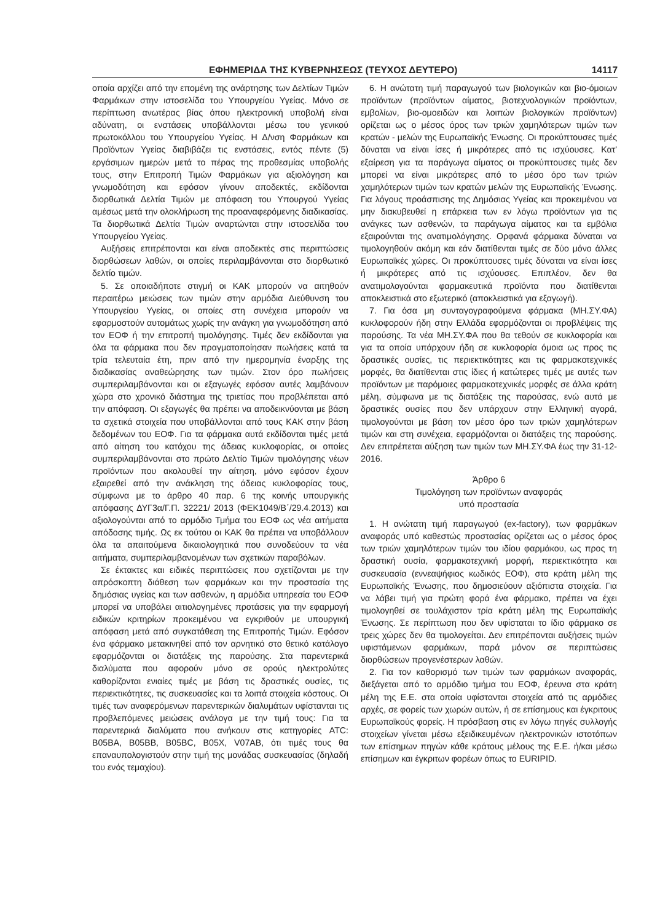ΕΦΗΜΕΡΙΔΑ ΤΗΣ ΚΥΒΕΡΝΗΣΕΩΣ (ΤΕΥΧΟΣ ΔΕΥΤΕΡΟ) 14117
οποία αρχίζει από την επομένη της ανάρτησης των Δελτίων Τιμών Φαρμάκων στην ιστοσελίδα του Υπουργείου Υγείας. Μόνο σε περίπτωση ανωτέρας βίας όπου ηλεκτρονική υποβολή είναι αδύνατη, οι ενστάσεις υποβάλλονται μέσω του γενικού πρωτοκόλλου του Υπουργείου Υγείας. Η Δ/νση Φαρμάκων και Προϊόντων Υγείας διαβιβάζει τις ενστάσεις, εντός πέντε (5) εργάσιμων ημερών μετά το πέρας της προθεσμίας υποβολής τους, στην Επιτροπή Τιμών Φαρμάκων για αξιολόγηση και γνωμοδότηση και εφόσον γίνουν αποδεκτές, εκδίδονται διορθωτικά Δελτία Τιμών με απόφαση του Υπουργού Υγείας αμέσως μετά την ολοκλήρωση της προαναφερόμενης διαδικασίας. Τα διορθωτικά Δελτία Τιμών αναρτώνται στην ιστοσελίδα του Υπουργείου Υγείας.
Αυξήσεις επιτρέπονται και είναι αποδεκτές στις περιπτώσεις διορθώσεων λαθών, οι οποίες περιλαμβάνονται στο διορθωτικό δελτίο τιμών.
5. Σε οποιαδήποτε στιγμή οι ΚΑΚ μπορούν να αιτηθούν περαιτέρω μειώσεις των τιμών στην αρμόδια Διεύθυνση του Υπουργείου Υγείας, οι οποίες στη συνέχεια μπορούν να εφαρμοστούν αυτομάτως χωρίς την ανάγκη για γνωμοδότηση από τον ΕΟΦ ή την επιτροπή τιμολόγησης. Τιμές δεν εκδίδονται για όλα τα φάρμακα που δεν πραγματοποίησαν πωλήσεις κατά τα τρία τελευταία έτη, πριν από την ημερομηνία έναρξης της διαδικασίας αναθεώρησης των τιμών. Στον όρο πωλήσεις συμπεριλαμβάνονται και οι εξαγωγές εφόσον αυτές λαμβάνουν χώρα στο χρονικό διάστημα της τριετίας που προβλέπεται από την απόφαση. Οι εξαγωγές θα πρέπει να αποδεικνύονται με βάση τα σχετικά στοιχεία που υποβάλλονται από τους ΚΑΚ στην βάση δεδομένων του ΕΟΦ. Για τα φάρμακα αυτά εκδίδονται τιμές μετά από αίτηση του κατόχου της άδειας κυκλοφορίας, οι οποίες συμπεριλαμβάνονται στο πρώτο Δελτίο Τιμών τιμολόγησης νέων προϊόντων που ακολουθεί την αίτηση, μόνο εφόσον έχουν εξαιρεθεί από την ανάκληση της άδειας κυκλοφορίας τους, σύμφωνα με το άρθρο 40 παρ. 6 της κοινής υπουργικής απόφασης ΔΥΓ3α/Γ.Π. 32221/ 2013 (ΦΕΚ1049/Β΄/29.4.2013) και αξιολογούνται από το αρμόδιο Τμήμα του ΕΟΦ ως νέα αιτήματα απόδοσης τιμής. Ως εκ τούτου οι ΚΑΚ θα πρέπει να υποβάλλουν όλα τα απαιτούμενα δικαιολογητικά που συνοδεύουν τα νέα αιτήματα, συμπεριλαμβανομένων των σχετικών παραβόλων.
Σε έκτακτες και ειδικές περιπτώσεις που σχετίζονται με την απρόσκοπτη διάθεση των φαρμάκων και την προστασία της δημόσιας υγείας και των ασθενών, η αρμόδια υπηρεσία του ΕΟΦ μπορεί να υποβάλει αιτιολογημένες προτάσεις για την εφαρμογή ειδικών κριτηρίων προκειμένου να εγκριθούν με υπουργική απόφαση μετά από συγκατάθεση της Επιτροπής Τιμών. Εφόσον ένα φάρμακο μετακινηθεί από τον αρνητικό στο θετικό κατάλογο εφαρμόζονται οι διατάξεις της παρούσης. Στα παρεντερικά διαλύματα που αφορούν μόνο σε ορούς ηλεκτρολύτες καθορίζονται ενιαίες τιμές με βάση τις δραστικές ουσίες, τις περιεκτικότητες, τις συσκευασίες και τα λοιπά στοιχεία κόστους. Οι τιμές των αναφερόμενων παρεντερικών διαλυμάτων υφίστανται τις προβλεπόμενες μειώσεις ανάλογα με την τιμή τους: Για τα παρεντερικά διαλύματα που ανήκουν στις κατηγορίες ATC: B05BA, B05BB, B05BC, B05X, V07AB, ότι τιμές τους θα επαναυπολογιστούν στην τιμή της μονάδας συσκευασίας (δηλαδή του ενός τεμαχίου).
6. Η ανώτατη τιμή παραγωγού των βιολογικών και βιο-όμοιων προϊόντων (προϊόντων αίματος, βιοτεχνολογικών προϊόντων, εμβολίων, βιο-ομοειδών και λοιπών βιολογικών προϊόντων) ορίζεται ως ο μέσος όρος των τριών χαμηλότερων τιμών των κρατών - μελών της Ευρωπαϊκής Ένωσης. Οι προκύπτουσες τιμές δύναται να είναι ίσες ή μικρότερες από τις ισχύουσες. Κατ' εξαίρεση για τα παράγωγα αίματος οι προκύπτουσες τιμές δεν μπορεί να είναι μικρότερες από το μέσο όρο των τριών χαμηλότερων τιμών των κρατών μελών της Ευρωπαϊκής Ένωσης. Για λόγους προάσπισης της Δημόσιας Υγείας και προκειμένου να μην διακυβευθεί η επάρκεια των εν λόγω προϊόντων για τις ανάγκες των ασθενών, τα παράγωγα αίματος και τα εμβόλια εξαιρούνται της ανατιμολόγησης. Ορφανά φάρμακα δύναται να τιμολογηθούν ακόμη και εάν διατίθενται τιμές σε δύο μόνο άλλες Ευρωπαϊκές χώρες. Οι προκύπτουσες τιμές δύναται να είναι ίσες ή μικρότερες από τις ισχύουσες. Επιπλέον, δεν θα ανατιμολογούνται φαρμακευτικά προϊόντα που διατίθενται αποκλειστικά στο εξωτερικό (αποκλειστικά για εξαγωγή).
7. Για όσα μη συνταγογραφούμενα φάρμακα (ΜΗ.ΣΥ.ΦΑ) κυκλοφορούν ήδη στην Ελλάδα εφαρμόζονται οι προβλέψεις της παρούσης. Τα νέα ΜΗ.ΣΥ.ΦΑ που θα τεθούν σε κυκλοφορία και για τα οποία υπάρχουν ήδη σε κυκλοφορία όμοια ως προς τις δραστικές ουσίες, τις περιεκτικότητες και τις φαρμακοτεχνικές μορφές, θα διατίθενται στις ίδιες ή κατώτερες τιμές με αυτές των προϊόντων με παρόμοιες φαρμακοτεχνικές μορφές σε άλλα κράτη μέλη, σύμφωνα με τις διατάξεις της παρούσας, ενώ αυτά με δραστικές ουσίες που δεν υπάρχουν στην Ελληνική αγορά, τιμολογούνται με βάση τον μέσο όρο των τριών χαμηλότερων τιμών και στη συνέχεια, εφαρμόζονται οι διατάξεις της παρούσης. Δεν επιτρέπεται αύξηση των τιμών των ΜΗ.ΣΥ.ΦΑ έως την 31-12-2016.
Άρθρο 6
Τιμολόγηση των προϊόντων αναφοράς
υπό προστασία
1. Η ανώτατη τιμή παραγωγού (ex-factory), των φαρμάκων αναφοράς υπό καθεστώς προστασίας ορίζεται ως ο μέσος όρος των τριών χαμηλότερων τιμών του ιδίου φαρμάκου, ως προς τη δραστική ουσία, φαρμακοτεχνική μορφή, περιεκτικότητα και συσκευασία (εννεαψήφιος κωδικός ΕΟΦ), στα κράτη μέλη της Ευρωπαϊκής Ένωσης, που δημοσιεύουν αξιόπιστα στοιχεία. Για να λάβει τιμή για πρώτη φορά ένα φάρμακο, πρέπει να έχει τιμολογηθεί σε τουλάχιστον τρία κράτη μέλη της Ευρωπαϊκής Ένωσης. Σε περίπτωση που δεν υφίσταται το ίδιο φάρμακο σε τρεις χώρες δεν θα τιμολογείται. Δεν επιτρέπονται αυξήσεις τιμών υφιστάμενων φαρμάκων, παρά μόνον σε περιπτώσεις διορθώσεων προγενέστερων λαθών.
2. Για τον καθορισμό των τιμών των φαρμάκων αναφοράς, διεξάγεται από το αρμόδιο τμήμα του ΕΟΦ, έρευνα στα κράτη μέλη της Ε.Ε. στα οποία υφίστανται στοιχεία από τις αρμόδιες αρχές, σε φορείς των χωρών αυτών, ή σε επίσημους και έγκριτους Ευρωπαϊκούς φορείς. Η πρόσβαση στις εν λόγω πηγές συλλογής στοιχείων γίνεται μέσω εξειδικευμένων ηλεκτρονικών ιστοτόπων των επίσημων πηγών κάθε κράτους μέλους της Ε.Ε. ή/και μέσω επίσημων και έγκριτων φορέων όπως το EURIPID.